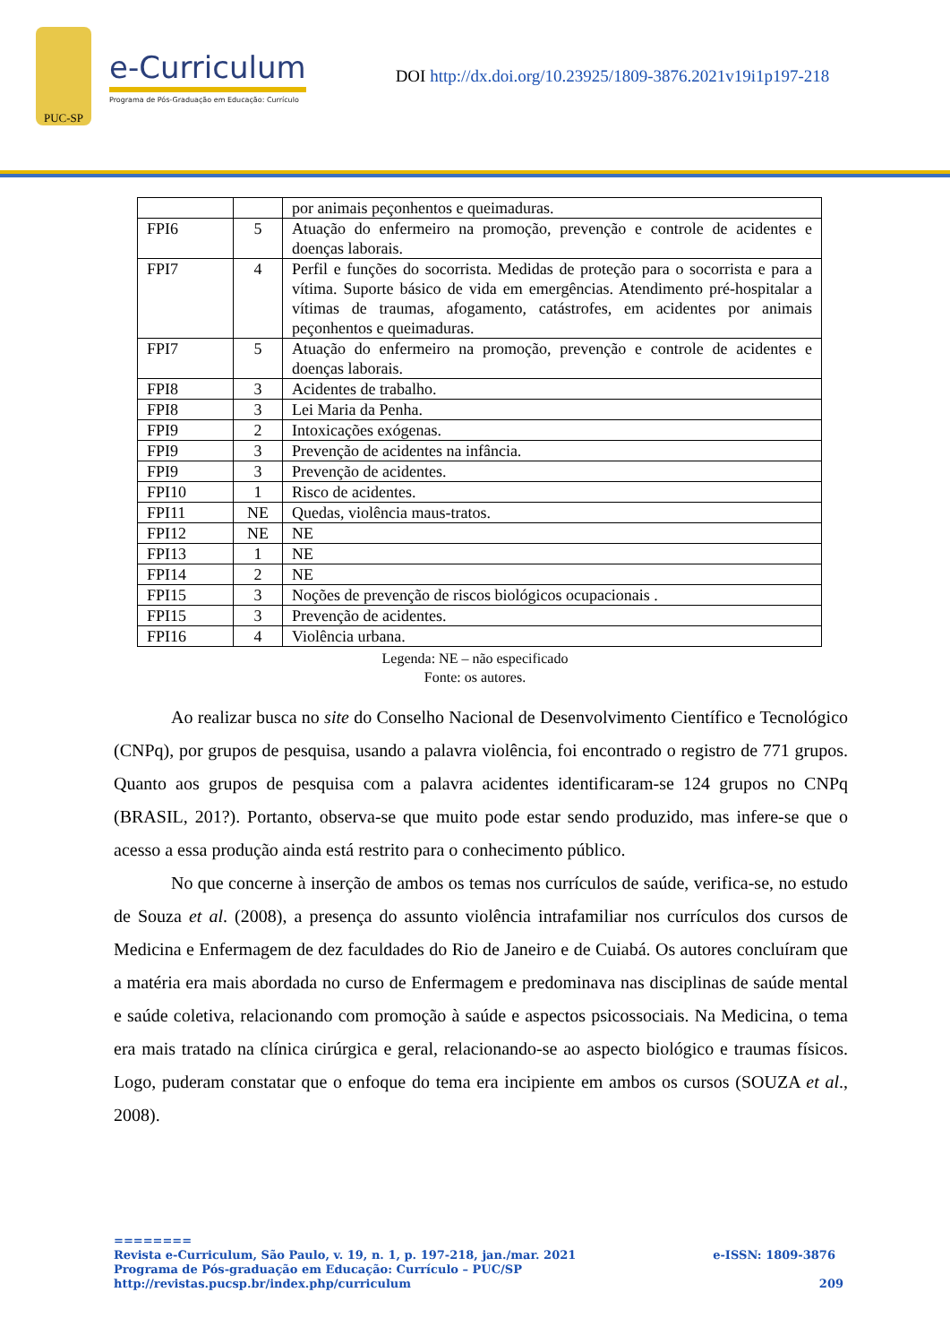PUC-SP
e-Curriculum
Programa de Pós-Graduação em Educação: Currículo
DOI http://dx.doi.org/10.23925/1809-3876.2021v19i1p197-218
| | | por animais peçonhentos e queimaduras. |
| FPI6 | 5 | Atuação do enfermeiro na promoção, prevenção e controle de acidentes e doenças laborais. |
| FPI7 | 4 | Perfil e funções do socorrista. Medidas de proteção para o socorrista e para a vítima. Suporte básico de vida em emergências. Atendimento pré-hospitalar a vítimas de traumas, afogamento, catástrofes, em acidentes por animais peçonhentos e queimaduras. |
| FPI7 | 5 | Atuação do enfermeiro na promoção, prevenção e controle de acidentes e doenças laborais. |
| FPI8 | 3 | Acidentes de trabalho. |
| FPI8 | 3 | Lei Maria da Penha. |
| FPI9 | 2 | Intoxicações exógenas. |
| FPI9 | 3 | Prevenção de acidentes na infância. |
| FPI9 | 3 | Prevenção de acidentes. |
| FPI10 | 1 | Risco de acidentes. |
| FPI11 | NE | Quedas, violência maus-tratos. |
| FPI12 | NE | NE |
| FPI13 | 1 | NE |
| FPI14 | 2 | NE |
| FPI15 | 3 | Noções de prevenção de riscos biológicos ocupacionais . |
| FPI15 | 3 | Prevenção de acidentes. |
| FPI16 | 4 | Violência urbana. |
Legenda: NE – não especificado
Fonte: os autores.
Ao realizar busca no site do Conselho Nacional de Desenvolvimento Científico e Tecnológico (CNPq), por grupos de pesquisa, usando a palavra violência, foi encontrado o registro de 771 grupos. Quanto aos grupos de pesquisa com a palavra acidentes identificaram-se 124 grupos no CNPq (BRASIL, 201?). Portanto, observa-se que muito pode estar sendo produzido, mas infere-se que o acesso a essa produção ainda está restrito para o conhecimento público.
No que concerne à inserção de ambos os temas nos currículos de saúde, verifica-se, no estudo de Souza et al. (2008), a presença do assunto violência intrafamiliar nos currículos dos cursos de Medicina e Enfermagem de dez faculdades do Rio de Janeiro e de Cuiabá. Os autores concluíram que a matéria era mais abordada no curso de Enfermagem e predominava nas disciplinas de saúde mental e saúde coletiva, relacionando com promoção à saúde e aspectos psicossociais. Na Medicina, o tema era mais tratado na clínica cirúrgica e geral, relacionando-se ao aspecto biológico e traumas físicos. Logo, puderam constatar que o enfoque do tema era incipiente em ambos os cursos (SOUZA et al., 2008).
========
e-ISSN: 1809-3876 Revista e-Curriculum, São Paulo, v. 19, n. 1, p. 197-218, jan./mar. 2021
Programa de Pós-graduação em Educação: Currículo – PUC/SP
209 http://revistas.pucsp.br/index.php/curriculum